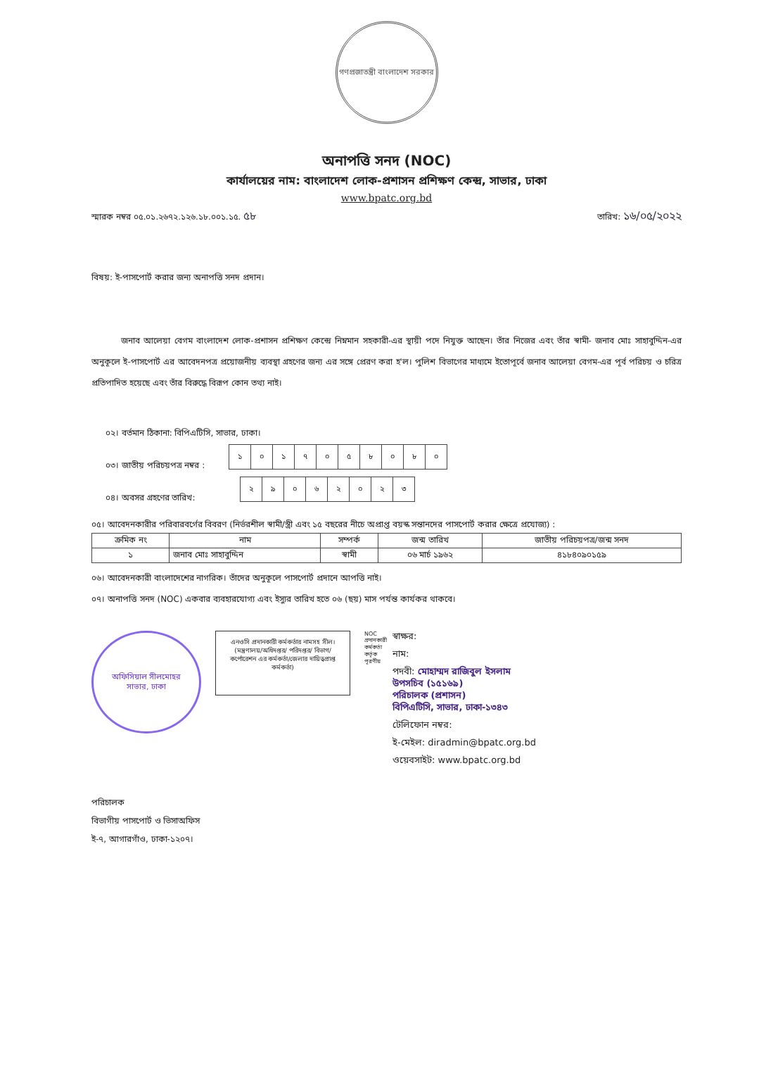গণপ্রজাতন্ত্রী বাংলাদেশ সরকার
অনাপত্তি সনদ (NOC)
কার্যালয়ের নাম: বাংলাদেশ লোক-প্রশাসন প্রশিক্ষণ কেন্দ্র, সাভার, ঢাকা
www.bpatc.org.bd
স্মারক নম্বর ০৫.০১.২৬৭২.১২৬.১৮.০০১.১৫. ৫৮ তারিখ: ১৬/০৫/২০২২
বিষয়: ই-পাসপোর্ট করার জন্য অনাপত্তি সনদ প্রদান।
জনাব আলেয়া বেগম বাংলাদেশ লোক-প্রশাসন প্রশিক্ষণ কেন্দ্রে নিম্নমান সহকারী-এর স্থায়ী পদে নিযুক্ত আছেন। তাঁর নিজের এবং তাঁর স্বামী- জনাব মোঃ সাহাবুদ্দিন-এর অনুকূলে ই-পাসপোর্ট এর আবেদনপত্র প্রয়োজনীয় ব্যবস্থা গ্রহণের জন্য এর সঙ্গে প্রেরণ করা হ'ল। পুলিশ বিভাগের মাধ্যমে ইতোপূর্বে জনাব আলেয়া বেগম-এর পূর্ব পরিচয় ও চরিত্র প্রতিপাদিত হয়েছে এবং তাঁর বিরুদ্ধে বিরূপ কোন তথ্য নাই।
০২। বর্তমান ঠিকানা: বিপিএটিসি, সাভার, ঢাকা।
০৩। জাতীয় পরিচয়পত্র নম্বর :
| ১ | ০ | ১ | ৭ | ০ | ৫ | ৮ | ০ | ৮ | ০ |
০৪। অবসর গ্রহণের তারিখ:
| ২ | ৯ | ০ | ৬ | ২ | ০ | ২ | ৩ |
০৫। আবেদনকারীর পরিবারবর্গের বিবরণ (নির্ভরশীল স্বামী/স্ত্রী এবং ১৫ বছরের নীচে অপ্রাপ্ত বয়স্ক সন্তানদের পাসপোর্ট করার ক্ষেত্রে প্রযোজ্য) :
| ক্রমিক নং | নাম | সম্পর্ক | জন্ম তারিখ | জাতীয় পরিচয়পত্র/জন্ম সনদ |
| --- | --- | --- | --- | --- |
| ১ | জনাব মোঃ সাহাবুদ্দিন | স্বামী | ০৬ মার্চ ১৯৬২ | ৪১৮৪০৯০১৫৯ |
০৬। আবেদনকারী বাংলাদেশের নাগরিক। তাঁদের অনুকূলে পাসপোর্ট প্রদানে আপত্তি নাই।
০৭। অনাপত্তি সনদ (NOC) একবার ব্যবহারযোগ্য এবং ইস্যুর তারিখ হতে ০৬ (ছয়) মাস পর্যন্ত কার্যকর থাকবে।
অফিসিয়াল সীলমোহর
সাভার, ঢাকা
এনওসি প্রদানকারী কর্মকর্তার নামসহ সীল। (মন্ত্রণালয়/অধিদপ্তর/ পরিদপ্তর/ বিভাগ/কর্পোরেশন এর কর্মকর্তা/জেলার দায়িত্বপ্রাপ্ত কর্মকর্তা)
NOC প্রদানকারী কর্মকর্তা কর্তৃক পূরণীয়
স্বাক্ষর:
নাম:
পদবী: মোহাম্মদ রাজিবুল ইসলাম
উপসচিব (১৫১৬৯)
পরিচালক (প্রশাসন)
বিপিএটিসি, সাভার, ঢাকা-১৩৪৩
টেলিফোন নম্বর:
ই-মেইল: diradmin@bpatc.org.bd
ওয়েবসাইট: www.bpatc.org.bd
পরিচালক
বিভাগীয় পাসপোর্ট ও ভিসাঅফিস
ই-৭, আগারগাঁও, ঢাকা-১২০৭।